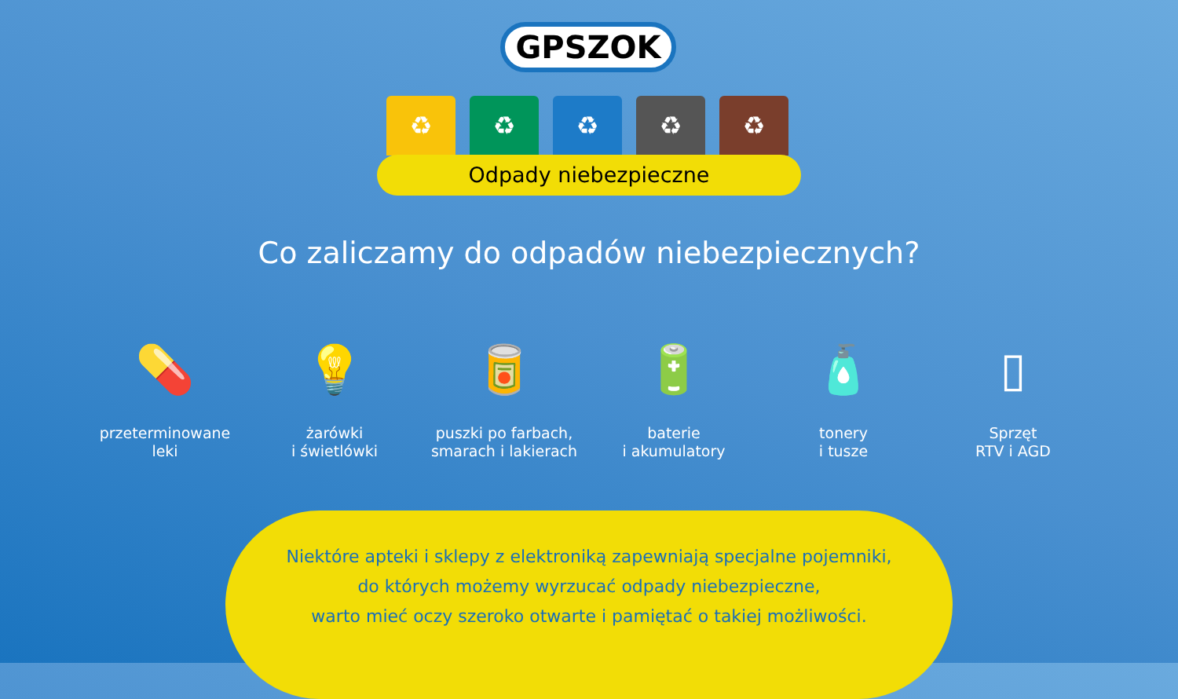GPSZOK
♻ ♻ ♻ ♻ ♻
Odpady niebezpieczne
Co zaliczamy do odpadów niebezpiecznych?
💊
przeterminowane
leki
💡
żarówki
i świetlówki
🥫
puszki po farbach,
smarach i lakierach
🔋
baterie
i akumulatory
🧴
tonery
i tusze
▯
Sprzęt
RTV i AGD
Niektóre apteki i sklepy z elektroniką zapewniają specjalne pojemniki,
do których możemy wyrzucać odpady niebezpieczne,
warto mieć oczy szeroko otwarte i pamiętać o takiej możliwości.